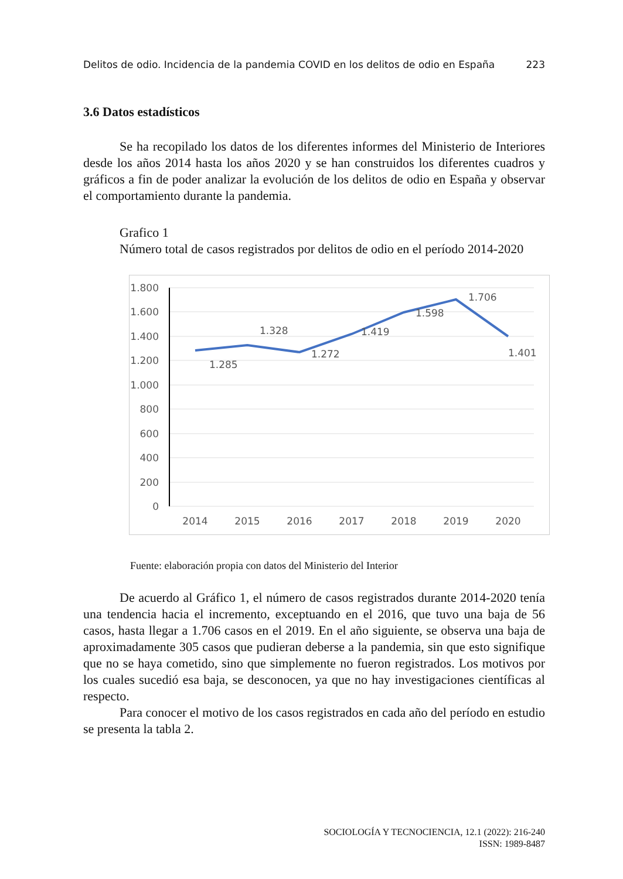Delitos de odio. Incidencia de la pandemia COVID en los delitos de odio en España 223
3.6 Datos estadísticos
Se ha recopilado los datos de los diferentes informes del Ministerio de Interiores desde los años 2014 hasta los años 2020 y se han construidos los diferentes cuadros y gráficos a fin de poder analizar la evolución de los delitos de odio en España y observar el comportamiento durante la pandemia.
Grafico 1
Número total de casos registrados por delitos de odio en el período 2014-2020
1.800
1.600
1.400
1.200
1.000
800
600
400
200
0
2014
2015
2016
2017
2018
2019
2020
1.285
1.328
1.272
1.419
1.598
1.706
1.401
Fuente: elaboración propia con datos del Ministerio del Interior
De acuerdo al Gráfico 1, el número de casos registrados durante 2014-2020 tenía una tendencia hacia el incremento, exceptuando en el 2016, que tuvo una baja de 56 casos, hasta llegar a 1.706 casos en el 2019. En el año siguiente, se observa una baja de aproximadamente 305 casos que pudieran deberse a la pandemia, sin que esto signifique que no se haya cometido, sino que simplemente no fueron registrados. Los motivos por los cuales sucedió esa baja, se desconocen, ya que no hay investigaciones científicas al respecto.
Para conocer el motivo de los casos registrados en cada año del período en estudio se presenta la tabla 2.
SOCIOLOGÍA Y TECNOCIENCIA, 12.1 (2022): 216-240
ISSN: 1989-8487